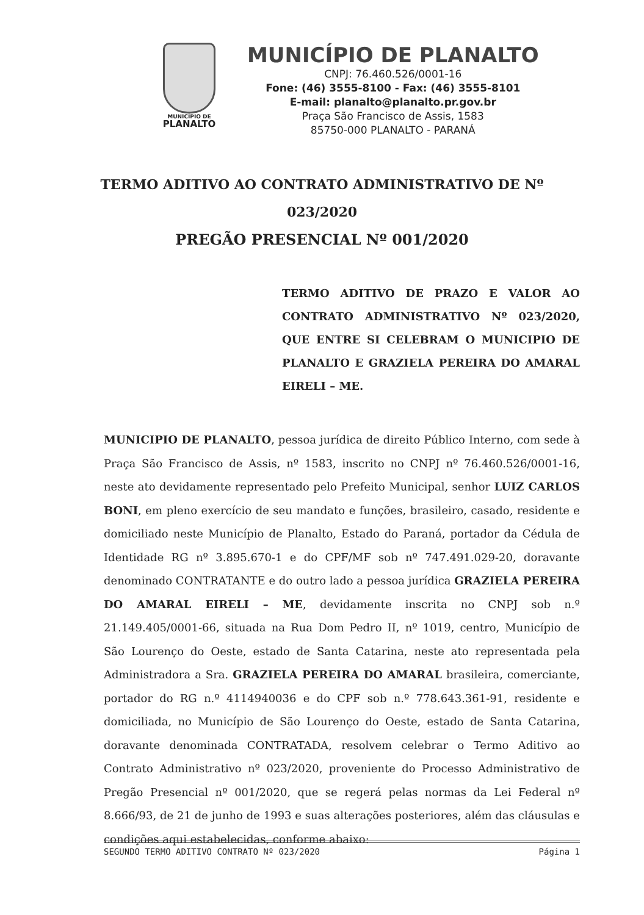MUNICÍPIO DE
PLANALTO
MUNICÍPIO DE PLANALTO
CNPJ: 76.460.526/0001-16
Fone: (46) 3555-8100 - Fax: (46) 3555-8101
E-mail: planalto@planalto.pr.gov.br
Praça São Francisco de Assis, 1583
85750-000 PLANALTO - PARANÁ
TERMO ADITIVO AO CONTRATO ADMINISTRATIVO DE Nº
023/2020
PREGÃO PRESENCIAL Nº 001/2020
TERMO ADITIVO DE PRAZO E VALOR AO CONTRATO ADMINISTRATIVO Nº 023/2020, QUE ENTRE SI CELEBRAM O MUNICIPIO DE PLANALTO E GRAZIELA PEREIRA DO AMARAL EIRELI – ME.
MUNICIPIO DE PLANALTO, pessoa jurídica de direito Público Interno, com sede à Praça São Francisco de Assis, nº 1583, inscrito no CNPJ nº 76.460.526/0001-16, neste ato devidamente representado pelo Prefeito Municipal, senhor LUIZ CARLOS BONI, em pleno exercício de seu mandato e funções, brasileiro, casado, residente e domiciliado neste Município de Planalto, Estado do Paraná, portador da Cédula de Identidade RG nº 3.895.670-1 e do CPF/MF sob nº 747.491.029-20, doravante denominado CONTRATANTE e do outro lado a pessoa jurídica GRAZIELA PEREIRA DO AMARAL EIRELI – ME, devidamente inscrita no CNPJ sob n.º 21.149.405/0001-66, situada na Rua Dom Pedro II, nº 1019, centro, Município de São Lourenço do Oeste, estado de Santa Catarina, neste ato representada pela Administradora a Sra. GRAZIELA PEREIRA DO AMARAL brasileira, comerciante, portador do RG n.º 4114940036 e do CPF sob n.º 778.643.361-91, residente e domiciliada, no Município de São Lourenço do Oeste, estado de Santa Catarina, doravante denominada CONTRATADA, resolvem celebrar o Termo Aditivo ao Contrato Administrativo nº 023/2020, proveniente do Processo Administrativo de Pregão Presencial nº 001/2020, que se regerá pelas normas da Lei Federal nº 8.666/93, de 21 de junho de 1993 e suas alterações posteriores, além das cláusulas e condições aqui estabelecidas, conforme abaixo:
SEGUNDO TERMO ADITIVO CONTRATO Nº 023/2020 Página 1